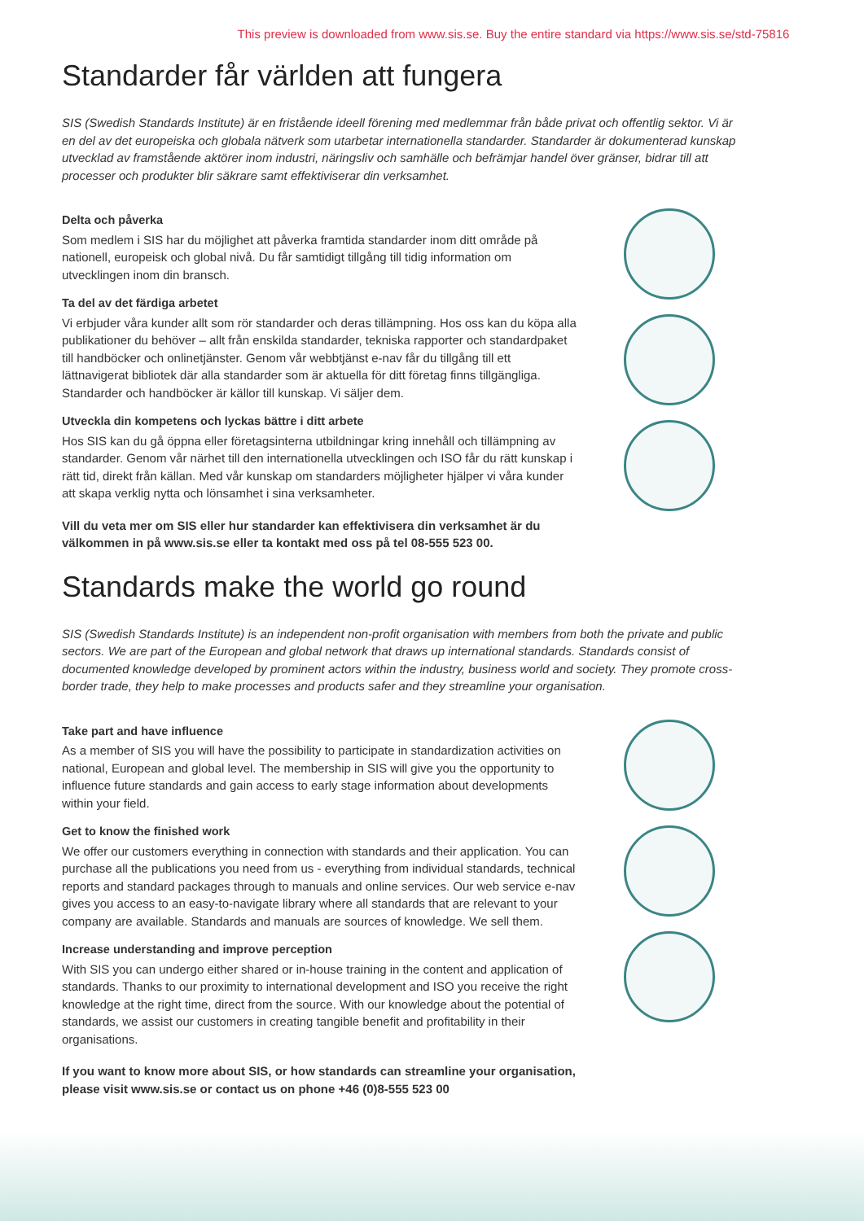This preview is downloaded from www.sis.se. Buy the entire standard via https://www.sis.se/std-75816
Standarder får världen att fungera
SIS (Swedish Standards Institute) är en fristående ideell förening med medlemmar från både privat och offentlig sektor. Vi är en del av det europeiska och globala nätverk som utarbetar internationella standarder. Standarder är dokumenterad kunskap utvecklad av framstående aktörer inom industri, näringsliv och samhälle och befrämjar handel över gränser, bidrar till att processer och produkter blir säkrare samt effektiviserar din verksamhet.
Delta och påverka
Som medlem i SIS har du möjlighet att påverka framtida standarder inom ditt område på nationell, europeisk och global nivå. Du får samtidigt tillgång till tidig information om utvecklingen inom din bransch.
Ta del av det färdiga arbetet
Vi erbjuder våra kunder allt som rör standarder och deras tillämpning. Hos oss kan du köpa alla publikationer du behöver – allt från enskilda standarder, tekniska rapporter och standardpaket till handböcker och onlinetjänster. Genom vår webbtjänst e-nav får du tillgång till ett lättnavigerat bibliotek där alla standarder som är aktuella för ditt företag finns tillgängliga. Standarder och handböcker är källor till kunskap. Vi säljer dem.
Utveckla din kompetens och lyckas bättre i ditt arbete
Hos SIS kan du gå öppna eller företagsinterna utbildningar kring innehåll och tillämpning av standarder. Genom vår närhet till den internationella utvecklingen och ISO får du rätt kunskap i rätt tid, direkt från källan. Med vår kunskap om standarders möjligheter hjälper vi våra kunder att skapa verklig nytta och lönsamhet i sina verksamheter.
Vill du veta mer om SIS eller hur standarder kan effektivisera din verksamhet är du välkommen in på www.sis.se eller ta kontakt med oss på tel 08-555 523 00.
Standards make the world go round
SIS (Swedish Standards Institute) is an independent non-profit organisation with members from both the private and public sectors. We are part of the European and global network that draws up international standards. Standards consist of documented knowledge developed by prominent actors within the industry, business world and society. They promote cross-border trade, they help to make processes and products safer and they streamline your organisation.
Take part and have influence
As a member of SIS you will have the possibility to participate in standardization activities on national, European and global level. The membership in SIS will give you the opportunity to influence future standards and gain access to early stage information about developments within your field.
Get to know the finished work
We offer our customers everything in connection with standards and their application. You can purchase all the publications you need from us - everything from individual standards, technical reports and standard packages through to manuals and online services. Our web service e-nav gives you access to an easy-to-navigate library where all standards that are relevant to your company are available. Standards and manuals are sources of knowledge. We sell them.
Increase understanding and improve perception
With SIS you can undergo either shared or in-house training in the content and application of standards. Thanks to our proximity to international development and ISO you receive the right knowledge at the right time, direct from the source. With our knowledge about the potential of standards, we assist our customers in creating tangible benefit and profitability in their organisations.
If you want to know more about SIS, or how standards can streamline your organisation, please visit www.sis.se or contact us on phone +46 (0)8-555 523 00